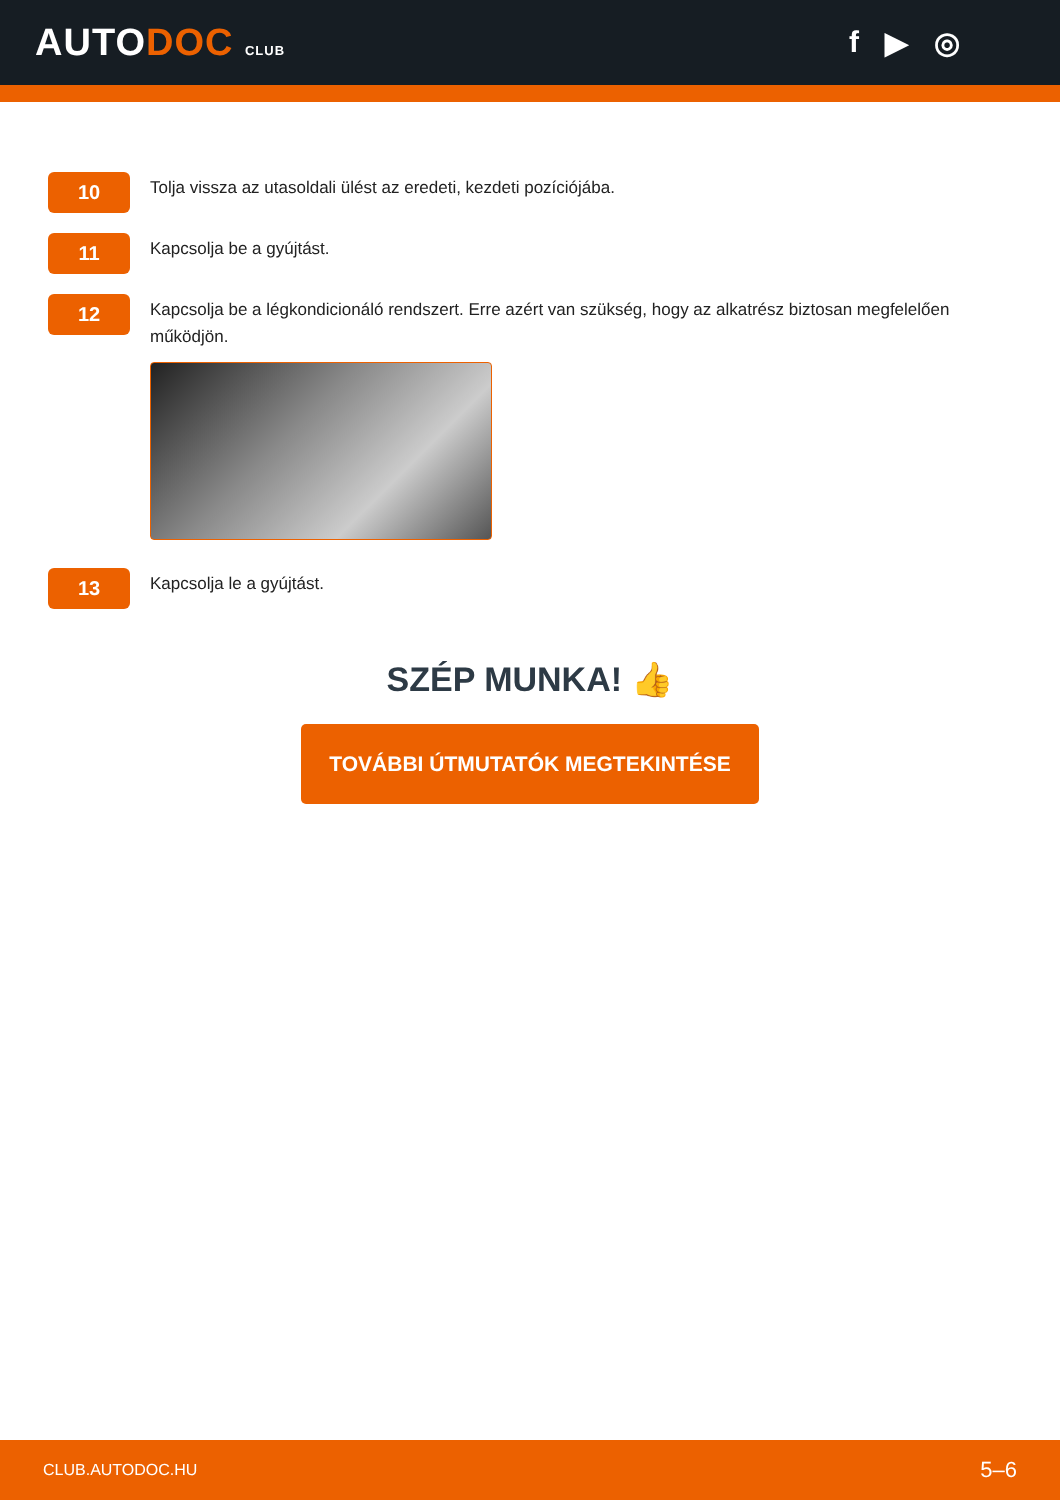AUTODOC CLUB
f ▶ ◎
10
Tolja vissza az utasoldali ülést az eredeti, kezdeti pozíciójába.
11
Kapcsolja be a gyújtást.
12
Kapcsolja be a légkondicionáló rendszert. Erre azért van szükség, hogy az alkatrész biztosan megfelelően működjön.
13
Kapcsolja le a gyújtást.
SZÉP MUNKA! 👍
TOVÁBBI ÚTMUTATÓK MEGTEKINTÉSE
CLUB.AUTODOC.HU 5–6